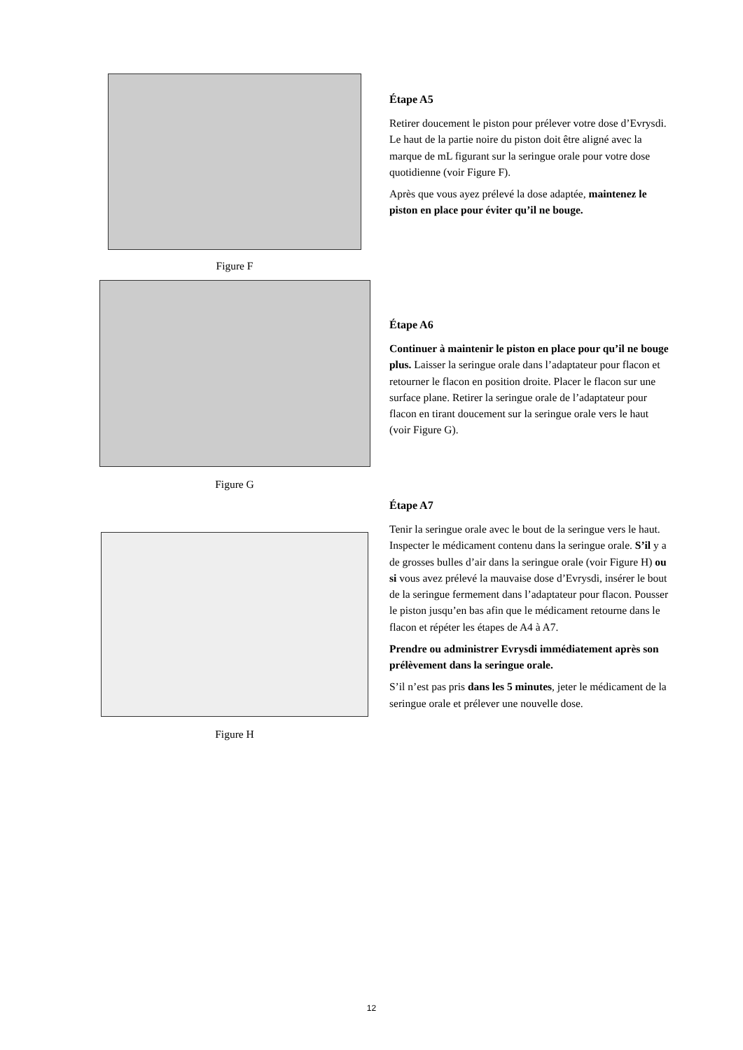Figure F
Figure G
Figure H
Étape A5
Retirer doucement le piston pour prélever votre dose d’Evrysdi. Le haut de la partie noire du piston doit être aligné avec la marque de mL figurant sur la seringue orale pour votre dose quotidienne (voir Figure F).
Après que vous ayez prélevé la dose adaptée, maintenez le piston en place pour éviter qu’il ne bouge.
Étape A6
Continuer à maintenir le piston en place pour qu’il ne bouge plus. Laisser la seringue orale dans l’adaptateur pour flacon et retourner le flacon en position droite. Placer le flacon sur une surface plane. Retirer la seringue orale de l’adaptateur pour flacon en tirant doucement sur la seringue orale vers le haut (voir Figure G).
Étape A7
Tenir la seringue orale avec le bout de la seringue vers le haut. Inspecter le médicament contenu dans la seringue orale. S’il y a de grosses bulles d’air dans la seringue orale (voir Figure H) ou si vous avez prélevé la mauvaise dose d’Evrysdi, insérer le bout de la seringue fermement dans l’adaptateur pour flacon. Pousser le piston jusqu’en bas afin que le médicament retourne dans le flacon et répéter les étapes de A4 à A7.
Prendre ou administrer Evrysdi immédiatement après son prélèvement dans la seringue orale.
S’il n’est pas pris dans les 5 minutes, jeter le médicament de la seringue orale et prélever une nouvelle dose.
12